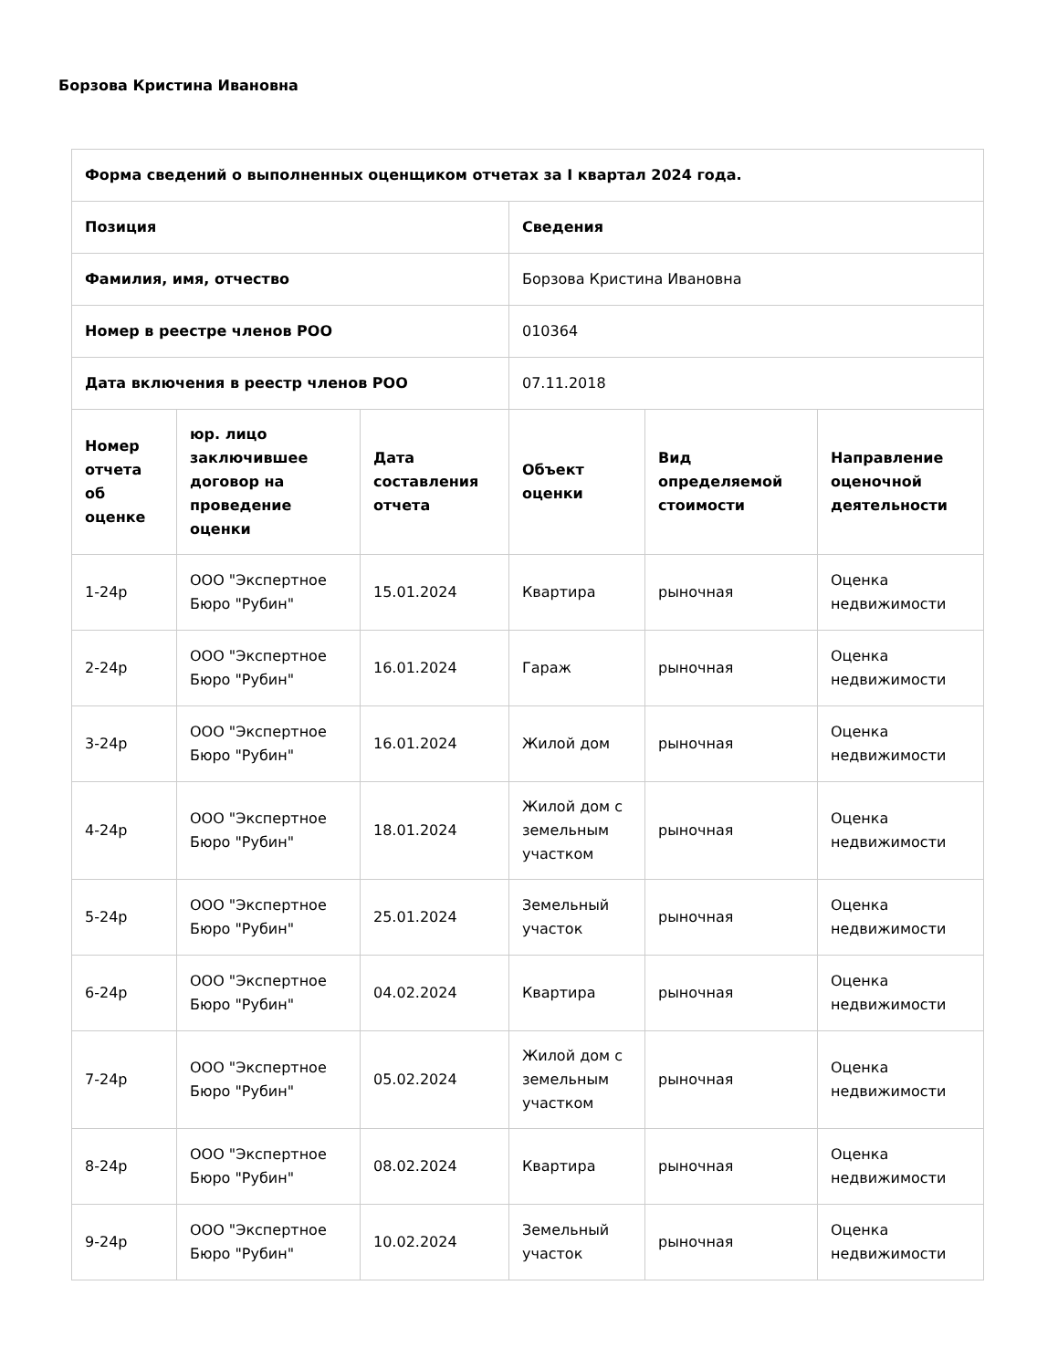Борзова Кристина Ивановна
| Форма сведений о выполненных оценщиком отчетах за I квартал 2024 года. | | | | | |
| --- | --- | --- | --- | --- | --- |
| Позиция | | | Сведения | | |
| Фамилия, имя, отчество | | | Борзова Кристина Ивановна | | |
| Номер в реестре членов РОО | | | 010364 | | |
| Дата включения в реестр членов РОО | | | 07.11.2018 | | |
| Номер отчета об оценке | юр. лицо заключившее договор на проведение оценки | Дата составления отчета | Объект оценки | Вид определяемой стоимости | Направление оценочной деятельности |
| 1-24р | ООО "Экспертное Бюро "Рубин" | 15.01.2024 | Квартира | рыночная | Оценка недвижимости |
| 2-24р | ООО "Экспертное Бюро "Рубин" | 16.01.2024 | Гараж | рыночная | Оценка недвижимости |
| 3-24р | ООО "Экспертное Бюро "Рубин" | 16.01.2024 | Жилой дом | рыночная | Оценка недвижимости |
| 4-24р | ООО "Экспертное Бюро "Рубин" | 18.01.2024 | Жилой дом с земельным участком | рыночная | Оценка недвижимости |
| 5-24р | ООО "Экспертное Бюро "Рубин" | 25.01.2024 | Земельный участок | рыночная | Оценка недвижимости |
| 6-24р | ООО "Экспертное Бюро "Рубин" | 04.02.2024 | Квартира | рыночная | Оценка недвижимости |
| 7-24р | ООО "Экспертное Бюро "Рубин" | 05.02.2024 | Жилой дом с земельным участком | рыночная | Оценка недвижимости |
| 8-24р | ООО "Экспертное Бюро "Рубин" | 08.02.2024 | Квартира | рыночная | Оценка недвижимости |
| 9-24р | ООО "Экспертное Бюро "Рубин" | 10.02.2024 | Земельный участок | рыночная | Оценка недвижимости |